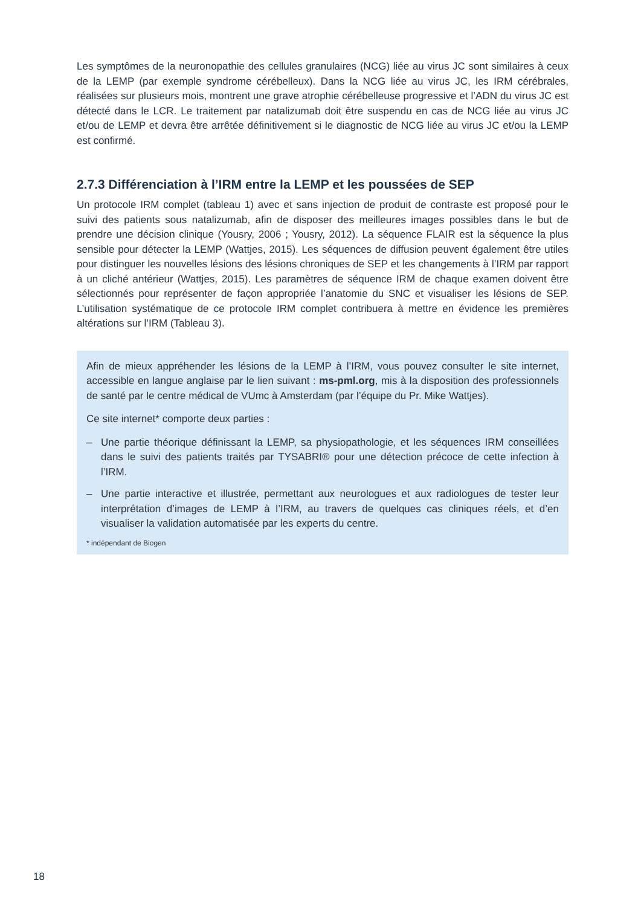Les symptômes de la neuronopathie des cellules granulaires (NCG) liée au virus JC sont similaires à ceux de la LEMP (par exemple syndrome cérébelleux). Dans la NCG liée au virus JC, les IRM cérébrales, réalisées sur plusieurs mois, montrent une grave atrophie cérébelleuse progressive et l’ADN du virus JC est détecté dans le LCR. Le traitement par natalizumab doit être suspendu en cas de NCG liée au virus JC et/ou de LEMP et devra être arrêtée définitivement si le diagnostic de NCG liée au virus JC et/ou la LEMP est confirmé.
2.7.3 Différenciation à l’IRM entre la LEMP et les poussées de SEP
Un protocole IRM complet (tableau 1) avec et sans injection de produit de contraste est proposé pour le suivi des patients sous natalizumab, afin de disposer des meilleures images possibles dans le but de prendre une décision clinique (Yousry, 2006 ; Yousry, 2012). La séquence FLAIR est la séquence la plus sensible pour détecter la LEMP (Wattjes, 2015). Les séquences de diffusion peuvent également être utiles pour distinguer les nouvelles lésions des lésions chroniques de SEP et les changements à l’IRM par rapport à un cliché antérieur (Wattjes, 2015). Les paramètres de séquence IRM de chaque examen doivent être sélectionnés pour représenter de façon appropriée l’anatomie du SNC et visualiser les lésions de SEP. L’utilisation systématique de ce protocole IRM complet contribuera à mettre en évidence les premières altérations sur l’IRM (Tableau 3).
Afin de mieux appréhender les lésions de la LEMP à l’IRM, vous pouvez consulter le site internet, accessible en langue anglaise par le lien suivant : ms-pml.org, mis à la disposition des professionnels de santé par le centre médical de VUmc à Amsterdam (par l’équipe du Pr. Mike Wattjes).
Ce site internet* comporte deux parties :
– Une partie théorique définissant la LEMP, sa physiopathologie, et les séquences IRM conseillées dans le suivi des patients traités par TYSABRI® pour une détection précoce de cette infection à l’IRM.
– Une partie interactive et illustrée, permettant aux neurologues et aux radiologues de tester leur interprétation d’images de LEMP à l’IRM, au travers de quelques cas cliniques réels, et d’en visualiser la validation automatisée par les experts du centre.
* indépendant de Biogen
18